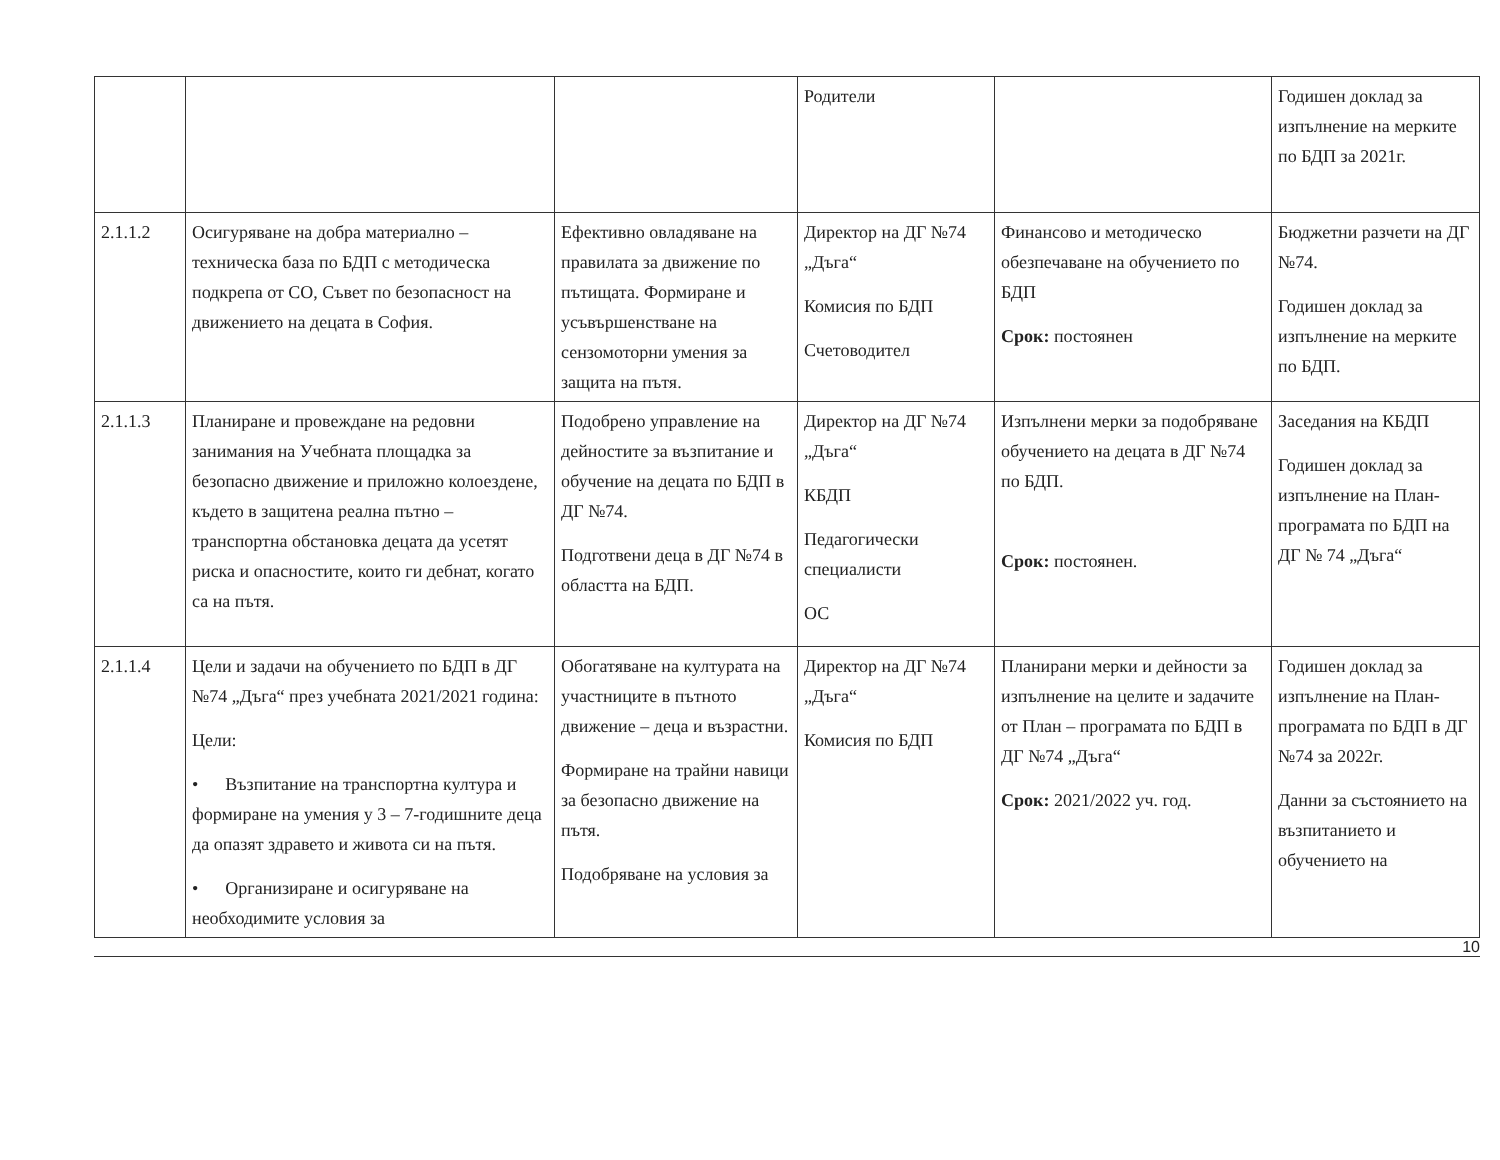| | | | Родители | | Годишен доклад за изпълнение на мерките по БДП за 2021г. |
| 2.1.1.2 | Осигуряване на добра материално – техническа база по БДП с методическа подкрепа от СО, Съвет по безопасност на движението на децата в София. | Ефективно овладяване на правилата за движение по пътищата. Формиране и усъвършенстване на сензомоторни умения за защита на пътя. | Директор на ДГ №74 „Дъга“ Комисия по БДП Счетоводител | Финансово и методическо обезпечаване на обучението по БДП Срок: постоянен | Бюджетни разчети на ДГ №74. Годишен доклад за изпълнение на мерките по БДП. |
| 2.1.1.3 | Планиране и провеждане на редовни занимания на Учебната площадка за безопасно движение и приложно колоездене, където в защитена реална пътно – транспортна обстановка децата да усетят риска и опасностите, които ги дебнат, когато са на пътя. | Подобрено управление на дейностите за възпитание и обучение на децата по БДП в ДГ №74. Подготвени деца в ДГ №74 в областта на БДП. | Директор на ДГ №74 „Дъга“ КБДП Педагогически специалисти ОС | Изпълнени мерки за подобряване обучението на децата в ДГ №74 по БДП. Срок: постоянен. | Заседания на КБДП Годишен доклад за изпълнение на План-програмата по БДП на ДГ № 74 „Дъга“ |
| 2.1.1.4 | Цели и задачи на обучението по БДП в ДГ №74 „Дъга“ през учебната 2021/2021 година: Цели: • Възпитание на транспортна култура и формиране на умения у 3 – 7-годишните деца да опазят здравето и живота си на пътя. • Организиране и осигуряване на необходимите условия за | Обогатяване на културата на участниците в пътното движение – деца и възрастни. Формиране на трайни навици за безопасно движение на пътя. Подобряване на условия за | Директор на ДГ №74 „Дъга“ Комисия по БДП | Планирани мерки и дейности за изпълнение на целите и задачите от План – програмата по БДП в ДГ №74 „Дъга“ Срок: 2021/2022 уч. год. | Годишен доклад за изпълнение на План-програмата по БДП в ДГ №74 за 2022г. Данни за състоянието на възпитанието и обучението на |
10